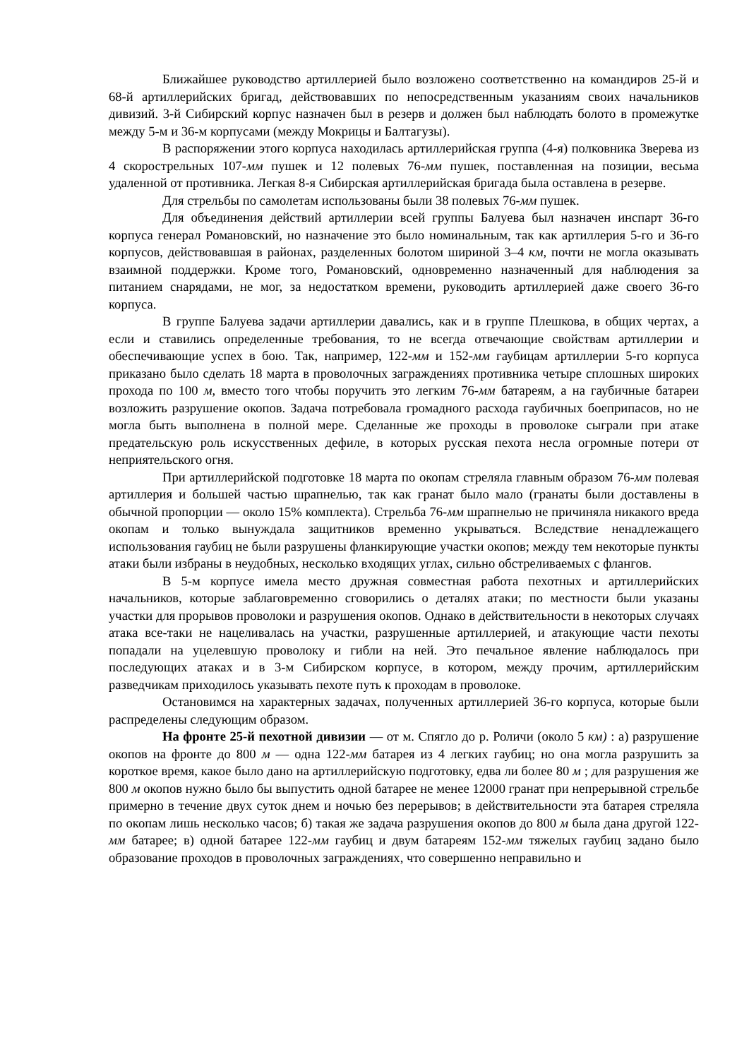Ближайшее руководство артиллерией было возложено соответственно на командиров 25-й и 68-й артиллерийских бригад, действовавших по непосредственным указаниям своих начальников дивизий. 3-й Сибирский корпус назначен был в резерв и должен был наблюдать болото в промежутке между 5-м и 36-м корпусами (между Мокрицы и Балтагузы).
В распоряжении этого корпуса находилась артиллерийская группа (4-я) полковника Зверева из 4 скорострельных 107-мм пушек и 12 полевых 76-мм пушек, поставленная на позиции, весьма удаленной от противника. Легкая 8-я Сибирская артиллерийская бригада была оставлена в резерве.
Для стрельбы по самолетам использованы были 38 полевых 76-мм пушек.
Для объединения действий артиллерии всей группы Балуева был назначен инспарт 36-го корпуса генерал Романовский, но назначение это было номинальным, так как артиллерия 5-го и 36-го корпусов, действовавшая в районах, разделенных болотом шириной 3–4 км, почти не могла оказывать взаимной поддержки. Кроме того, Романовский, одновременно назначенный для наблюдения за питанием снарядами, не мог, за недостатком времени, руководить артиллерией даже своего 36-го корпуса.
В группе Балуева задачи артиллерии давались, как и в группе Плешкова, в общих чертах, а если и ставились определенные требования, то не всегда отвечающие свойствам артиллерии и обеспечивающие успех в бою. Так, например, 122-мм и 152-мм гаубицам артиллерии 5-го корпуса приказано было сделать 18 марта в проволочных заграждениях противника четыре сплошных широких прохода по 100 м, вместо того чтобы поручить это легким 76-мм батареям, а на гаубичные батареи возложить разрушение окопов. Задача потребовала громадного расхода гаубичных боеприпасов, но не могла быть выполнена в полной мере. Сделанные же проходы в проволоке сыграли при атаке предательскую роль искусственных дефиле, в которых русская пехота несла огромные потери от неприятельского огня.
При артиллерийской подготовке 18 марта по окопам стреляла главным образом 76-мм полевая артиллерия и большей частью шрапнелью, так как гранат было мало (гранаты были доставлены в обычной пропорции — около 15% комплекта). Стрельба 76-мм шрапнелью не причиняла никакого вреда окопам и только вынуждала защитников временно укрываться. Вследствие ненадлежащего использования гаубиц не были разрушены фланкирующие участки окопов; между тем некоторые пункты атаки были избраны в неудобных, несколько входящих углах, сильно обстреливаемых с флангов.
В 5-м корпусе имела место дружная совместная работа пехотных и артиллерийских начальников, которые заблаговременно сговорились о деталях атаки; по местности были указаны участки для прорывов проволоки и разрушения окопов. Однако в действительности в некоторых случаях атака все-таки не нацеливалась на участки, разрушенные артиллерией, и атакующие части пехоты попадали на уцелевшую проволоку и гибли на ней. Это печальное явление наблюдалось при последующих атаках и в 3-м Сибирском корпусе, в котором, между прочим, артиллерийским разведчикам приходилось указывать пехоте путь к проходам в проволоке.
Остановимся на характерных задачах, полученных артиллерией 36-го корпуса, которые были распределены следующим образом.
На фронте 25-й пехотной дивизии — от м. Спягло до р. Роличи (около 5 км) : а) разрушение окопов на фронте до 800 м — одна 122-мм батарея из 4 легких гаубиц; но она могла разрушить за короткое время, какое было дано на артиллерийскую подготовку, едва ли более 80 м ; для разрушения же 800 м окопов нужно было бы выпустить одной батарее не менее 12000 гранат при непрерывной стрельбе примерно в течение двух суток днем и ночью без перерывов; в действительности эта батарея стреляла по окопам лишь несколько часов; б) такая же задача разрушения окопов до 800 м была дана другой 122-мм батарее; в) одной батарее 122-мм гаубиц и двум батареям 152-мм тяжелых гаубиц задано было образование проходов в проволочных заграждениях, что совершенно неправильно и